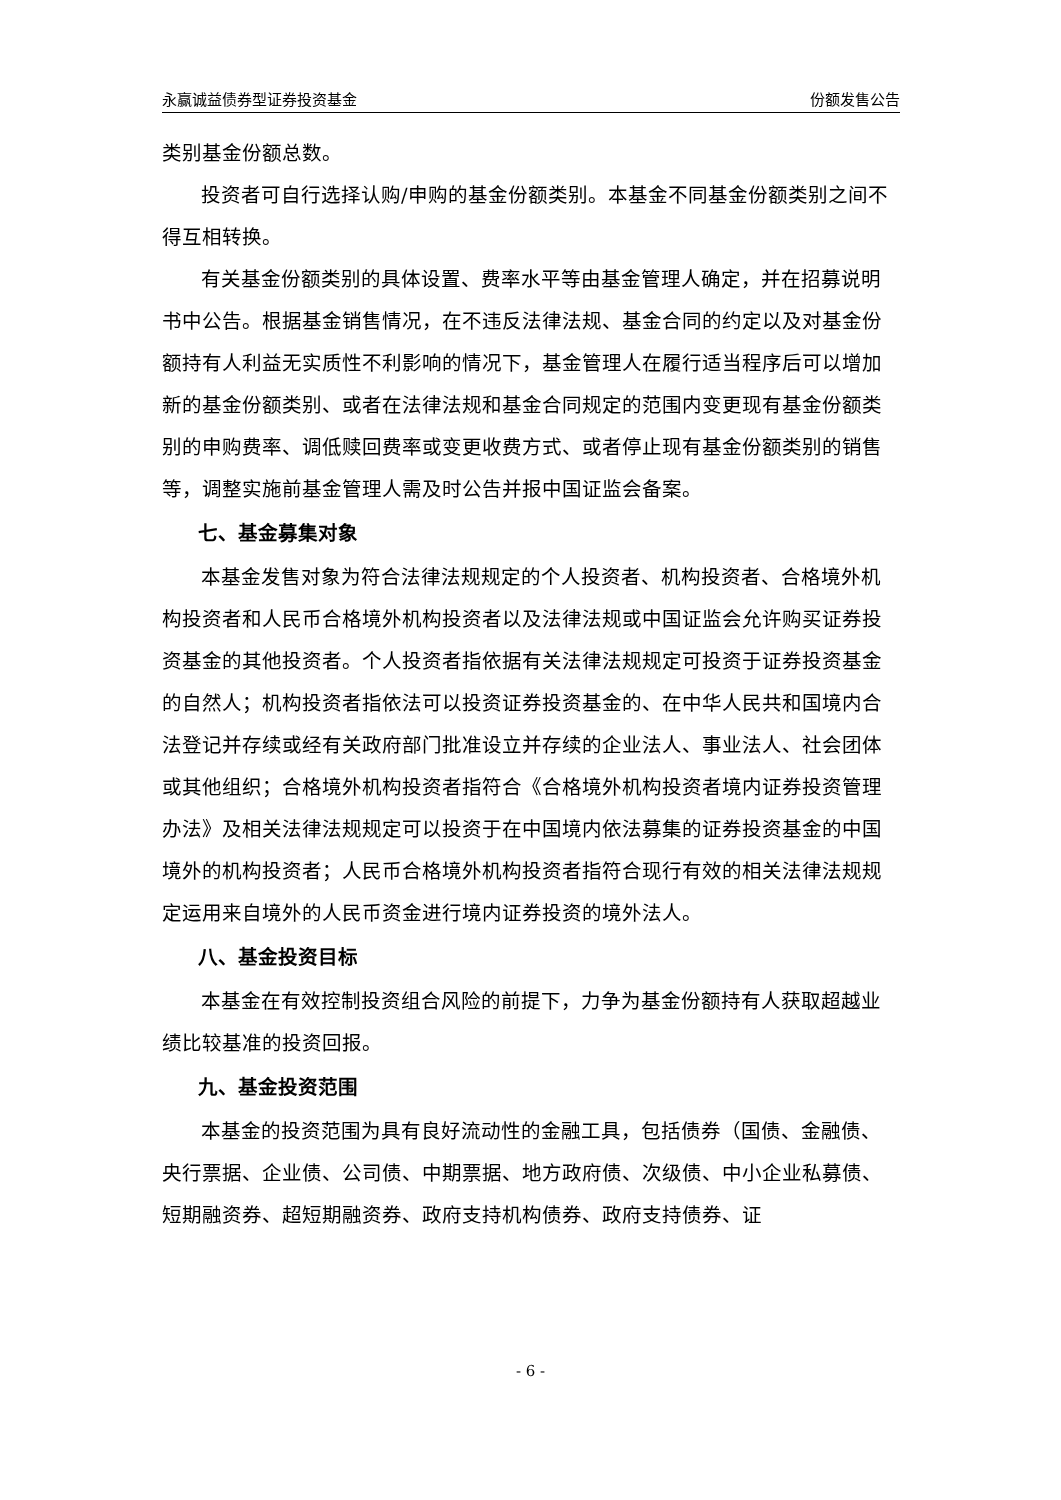永赢诚益债券型证券投资基金 份额发售公告
类别基金份额总数。
投资者可自行选择认购/申购的基金份额类别。本基金不同基金份额类别之间不得互相转换。
有关基金份额类别的具体设置、费率水平等由基金管理人确定，并在招募说明书中公告。根据基金销售情况，在不违反法律法规、基金合同的约定以及对基金份额持有人利益无实质性不利影响的情况下，基金管理人在履行适当程序后可以增加新的基金份额类别、或者在法律法规和基金合同规定的范围内变更现有基金份额类别的申购费率、调低赎回费率或变更收费方式、或者停止现有基金份额类别的销售等，调整实施前基金管理人需及时公告并报中国证监会备案。
七、基金募集对象
本基金发售对象为符合法律法规规定的个人投资者、机构投资者、合格境外机构投资者和人民币合格境外机构投资者以及法律法规或中国证监会允许购买证券投资基金的其他投资者。个人投资者指依据有关法律法规规定可投资于证券投资基金的自然人；机构投资者指依法可以投资证券投资基金的、在中华人民共和国境内合法登记并存续或经有关政府部门批准设立并存续的企业法人、事业法人、社会团体或其他组织；合格境外机构投资者指符合《合格境外机构投资者境内证券投资管理办法》及相关法律法规规定可以投资于在中国境内依法募集的证券投资基金的中国境外的机构投资者；人民币合格境外机构投资者指符合现行有效的相关法律法规规定运用来自境外的人民币资金进行境内证券投资的境外法人。
八、基金投资目标
本基金在有效控制投资组合风险的前提下，力争为基金份额持有人获取超越业绩比较基准的投资回报。
九、基金投资范围
本基金的投资范围为具有良好流动性的金融工具，包括债券（国债、金融债、央行票据、企业债、公司债、中期票据、地方政府债、次级债、中小企业私募债、短期融资券、超短期融资券、政府支持机构债券、政府支持债券、证
- 6 -